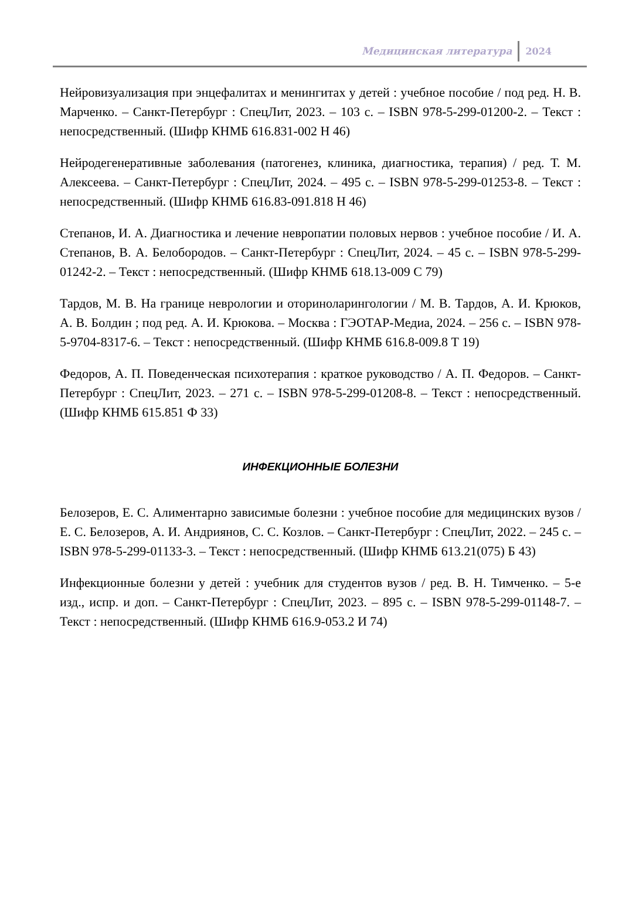Медицинская литература 2024
Нейровизуализация при энцефалитах и менингитах у детей : учебное пособие / под ред. Н. В. Марченко. – Санкт-Петербург : СпецЛит, 2023. – 103 с. – ISBN 978-5-299-01200-2. – Текст : непосредственный. (Шифр КНМБ 616.831-002 Н 46)
Нейродегенеративные заболевания (патогенез, клиника, диагностика, терапия) / ред. Т. М. Алексеева. – Санкт-Петербург : СпецЛит, 2024. – 495 с. – ISBN 978-5-299-01253-8. – Текст : непосредственный. (Шифр КНМБ 616.83-091.818 Н 46)
Степанов, И. А. Диагностика и лечение невропатии половых нервов : учебное пособие / И. А. Степанов, В. А. Белобородов. – Санкт-Петербург : СпецЛит, 2024. – 45 с. – ISBN 978-5-299-01242-2. – Текст : непосредственный. (Шифр КНМБ 618.13-009 С 79)
Тардов, М. В. На границе неврологии и оториноларингологии / М. В. Тардов, А. И. Крюков, А. В. Болдин ; под ред. А. И. Крюкова. – Москва : ГЭОТАР-Медиа, 2024. – 256 с. – ISBN 978-5-9704-8317-6. – Текст : непосредственный. (Шифр КНМБ 616.8-009.8 Т 19)
Федоров, А. П. Поведенческая психотерапия : краткое руководство / А. П. Федоров. – Санкт-Петербург : СпецЛит, 2023. – 271 с. – ISBN 978-5-299-01208-8. – Текст : непосредственный. (Шифр КНМБ 615.851 Ф 33)
ИНФЕКЦИОННЫЕ БОЛЕЗНИ
Белозеров, Е. С. Алиментарно зависимые болезни : учебное пособие для медицинских вузов / Е. С. Белозеров, А. И. Андриянов, С. С. Козлов. – Санкт-Петербург : СпецЛит, 2022. – 245 с. – ISBN 978-5-299-01133-3. – Текст : непосредственный. (Шифр КНМБ 613.21(075) Б 43)
Инфекционные болезни у детей : учебник для студентов вузов / ред. В. Н. Тимченко. – 5-е изд., испр. и доп. – Санкт-Петербург : СпецЛит, 2023. – 895 с. – ISBN 978-5-299-01148-7. – Текст : непосредственный. (Шифр КНМБ 616.9-053.2 И 74)